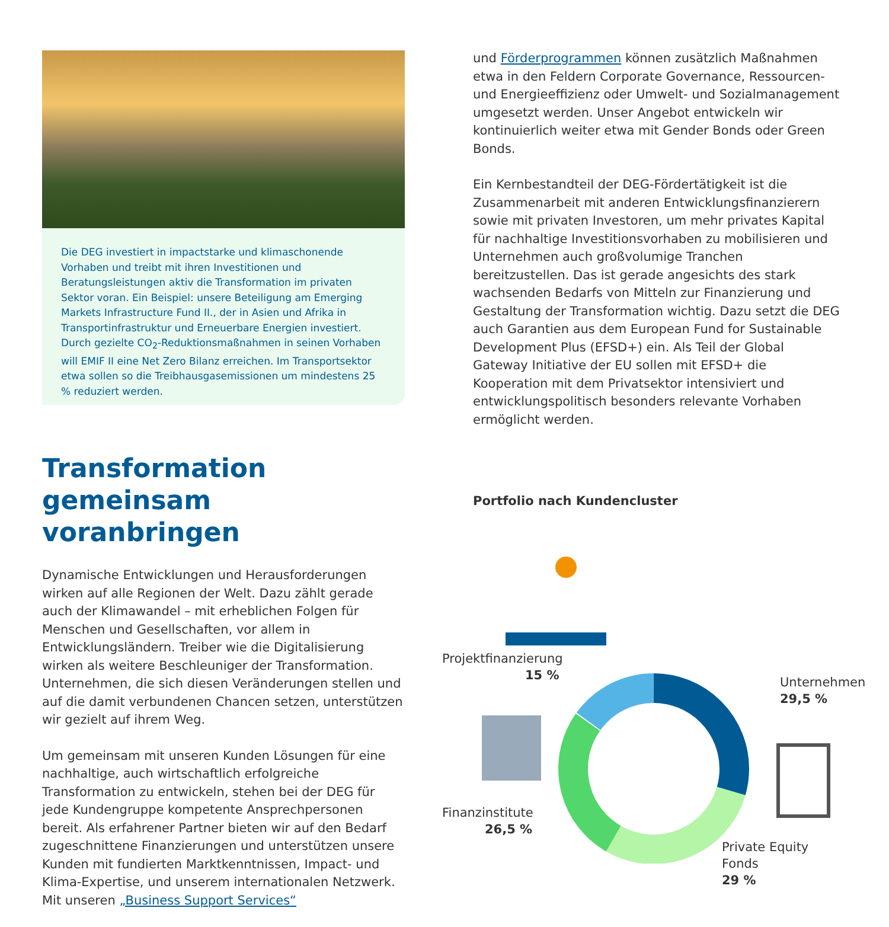Die DEG investiert in impactstarke und klimaschonende Vorhaben und treibt mit ihren Investitionen und Beratungsleistungen aktiv die Transformation im privaten Sektor voran. Ein Beispiel: unsere Beteiligung am Emerging Markets Infrastructure Fund II., der in Asien und Afrika in Transportinfrastruktur und Erneuerbare Energien investiert. Durch gezielte CO<sub>2</sub>-Reduktionsmaßnahmen in seinen Vorhaben will EMIF II eine Net Zero Bilanz erreichen. Im Transportsektor etwa sollen so die Treibhausgasemissionen um mindestens 25 % reduziert werden.
Transformation gemeinsam voranbringen
Dynamische Entwicklungen und Herausforderungen wirken auf alle Regionen der Welt. Dazu zählt gerade auch der Klimawandel – mit erheblichen Folgen für Menschen und Gesellschaften, vor allem in Entwicklungsländern. Treiber wie die Digitalisierung wirken als weitere Beschleuniger der Transformation. Unternehmen, die sich diesen Veränderungen stellen und auf die damit verbundenen Chancen setzen, unterstützen wir gezielt auf ihrem Weg.
Um gemeinsam mit unseren Kunden Lösungen für eine nachhaltige, auch wirtschaftlich erfolgreiche Transformation zu entwickeln, stehen bei der DEG für jede Kundengruppe kompetente Ansprechpersonen bereit. Als erfahrener Partner bieten wir auf den Bedarf zugeschnittene Finanzierungen und unterstützen unsere Kunden mit fundierten Marktkenntnissen, Impact- und Klima-Expertise, und unserem internationalen Netzwerk. Mit unseren „Business Support Services“
und Förderprogrammen können zusätzlich Maßnahmen etwa in den Feldern Corporate Governance, Ressourcen- und Energieeffizienz oder Umwelt- und Sozialmanagement umgesetzt werden. Unser Angebot entwickeln wir kontinuierlich weiter etwa mit Gender Bonds oder Green Bonds.
Ein Kernbestandteil der DEG-Fördertätigkeit ist die Zusammenarbeit mit anderen Entwicklungsfinanzierern sowie mit privaten Investoren, um mehr privates Kapital für nachhaltige Investitionsvorhaben zu mobilisieren und Unternehmen auch großvolumige Tranchen bereitzustellen. Das ist gerade angesichts des stark wachsenden Bedarfs von Mitteln zur Finanzierung und Gestaltung der Transformation wichtig. Dazu setzt die DEG auch Garantien aus dem European Fund for Sustainable Development Plus (EFSD+) ein. Als Teil der Global Gateway Initiative der EU sollen mit EFSD+ die Kooperation mit dem Privatsektor intensiviert und entwicklungspolitisch besonders relevante Vorhaben ermöglicht werden.
Portfolio nach Kundencluster
Projektfinanzierung
15 %
Unternehmen
29,5 %
Finanzinstitute
26,5 %
Private Equity Fonds
29 %